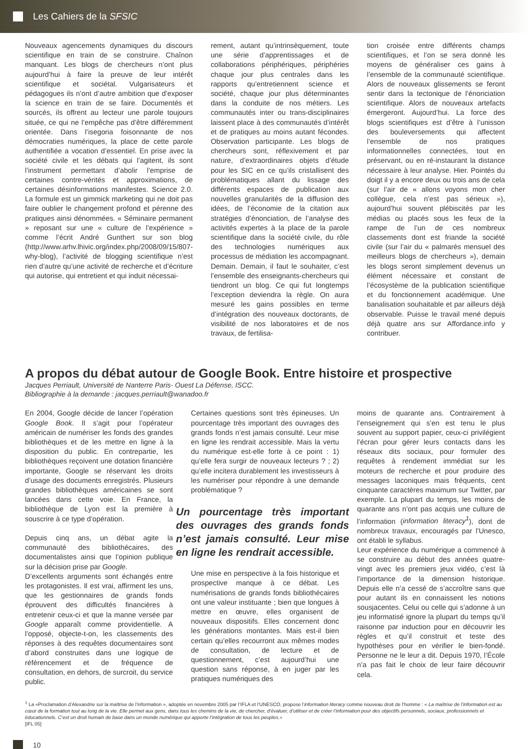Les Cahiers de la SFSIC
Nouveaux agencements dynamiques du discours scientifique en train de se construire. Chaînon manquant. Les blogs de chercheurs n’ont plus aujourd’hui à faire la preuve de leur intérêt scientifique et sociétal. Vulgarisateurs et pédagogues ils n’ont d’autre ambition que d’exposer la science en train de se faire. Documentés et sourcés, ils offrent au lecteur une parole toujours située, ce qui ne l’empêche pas d’être différemment orientée. Dans l’isegoria foisonnante de nos démocraties numériques, la place de cette parole authentifiée a vocation d’essentiel. En prise avec la société civile et les débats qui l’agitent, ils sont l’instrument permettant d’abolir l’emprise de certaines contre-vérités et approximations, de certaines désinformations manifestes. Science 2.0. La formule est un gimmick marketing qui ne doit pas faire oublier le changement profond et pérenne des pratiques ainsi dénommées. « Séminaire permanent » reposant sur une « culture de l’expérience » comme l’écrit André Gunthert sur son blog (http://www.arhv.lhivic.org/index.php/2008/09/15/807-why-blog), l’activité de blogging scientifique n’est rien d’autre qu’une activité de recherche et d’écriture qui autorise, qui entretient et qui induit nécessai-
rement, autant qu’intrinsèquement, toute une série d’apprentissages et de collaborations périphériques, périphéries chaque jour plus centrales dans les rapports qu’entretiennent science et société, chaque jour plus déterminantes dans la conduite de nos métiers. Les communautés inter ou trans-disciplinaires laissent place à des communautés d’intérêt et de pratiques au moins autant fécondes. Observation participante. Les blogs de chercheurs sont, réflexivement et par nature, d’extraordinaires objets d’étude pour les SIC en ce qu’ils cristallisent des problématiques allant du lissage des différents espaces de publication aux nouvelles granularités de la diffusion des idées, de l’économie de la citation aux stratégies d’énonciation, de l’analyse des activités expertes à la place de la parole scientifique dans la société civile, du rôle des technologies numériques aux processus de médiation les accompagnant. Demain. Demain, il faut le souhaiter, c’est l’ensemble des enseignants-chercheurs qui tiendront un blog. Ce qui fut longtemps l’exception deviendra la règle. On aura mesuré les gains possibles en terme d’intégration des nouveaux doctorants, de visibilité de nos laboratoires et de nos travaux, de fertilisa-
tion croisée entre différents champs scientifiques, et l’on se sera donné les moyens de généraliser ces gains à l’ensemble de la communauté scientifique. Alors de nouveaux glissements se feront sentir dans la tectonique de l’énonciation scientifique. Alors de nouveaux artefacts émergeront. Aujourd’hui. La force des blogs scientifiques est d’être à l’unisson des bouleversements qui affectent l’ensemble de nos pratiques informationnelles connectées, tout en préservant, ou en ré-instaurant la distance nécessaire à leur analyse. Hier. Pointés du doigt il y a encore deux ou trois ans de cela (sur l’air de « allons voyons mon cher collègue, cela n’est pas sérieux »), aujourd’hui souvent plébiscités par les médias ou placés sous les feux de la rampe de l’un de ces nombreux classements dont est friande la société civile (sur l’air du « palmarès mensuel des meilleurs blogs de chercheurs »), demain les blogs seront simplement devenus un élément nécessaire et constant de l’écosystème de la publication scientifique et du fonctionnement académique. Une banalisation souhaitable et par ailleurs déjà observable. Puisse le travail mené depuis déjà quatre ans sur Affordance.info y contribuer.
A propos du débat autour de Google Book. Entre histoire et prospective
Jacques Perriault, Université de Nanterre Paris- Ouest La Défense, ISCC.
Bibliographie à la demande : jacques.perriault@wanadoo.fr
En 2004, Google décide de lancer l’opération Google Book. Il s’agit pour l’opérateur américain de numériser les fonds des grandes bibliothèques et de les mettre en ligne à la disposition du public. En contrepartie, les bibliothèques reçoivent une dotation financière importante, Google se réservant les droits d’usage des documents enregistrés. Plusieurs grandes bibliothèques américaines se sont lancées dans cette voie. En France, la bibliothèque de Lyon est la première à souscrire à ce type d’opération.
Depuis cinq ans, un débat agite la communauté des bibliothécaires, des documentalistes ainsi que l’opinion publique sur la décision prise par Google.
D’excellents arguments sont échangés entre les protagonistes. Il est vrai, affirment les uns, que les gestionnaires de grands fonds éprouvent des difficultés financières à entretenir ceux-ci et que la manne versée par Google apparaît comme providentielle. A l’opposé, objecte-t-on, les classements des réponses à des requêtes documentaires sont d’abord construites dans une logique de référencement et de fréquence de consultation, en dehors, de surcroit, du service public.
Certaines questions sont très épineuses. Un pourcentage très important des ouvrages des grands fonds n’est jamais consulté. Leur mise en ligne les rendrait accessible. Mais la vertu du numérique est-elle forte à ce point : 1) qu’elle fera surgir de nouveaux lecteurs ? ; 2) qu’elle incitera durablement les investisseurs à les numériser pour répondre à une demande problématique ?
Un pourcentage très important des ouvrages des grands fonds n’est jamais consulté. Leur mise en ligne les rendrait accessible.
Une mise en perspective à la fois historique et prospective manque à ce débat. Les numérisations de grands fonds bibliothécaires ont une valeur instituante ; bien que longues à mettre en œuvre, elles organisent de nouveaux dispositifs. Elles concernent donc les générations montantes. Mais est-il bien certain qu’elles recourront aux mêmes modes de consultation, de lecture et de questionnement, c’est aujourd’hui une question sans réponse, à en juger par les pratiques numériques des
moins de quarante ans. Contrairement à l’enseignement qui s’en est tenu le plus souvent au support papier, ceux-ci privilégient l’écran pour gérer leurs contacts dans les réseaux dits sociaux, pour formuler des requêtes à rendement immédiat sur les moteurs de recherche et pour produire des messages laconiques mais fréquents, cent cinquante caractères maximum sur Twitter, par exemple. La plupart du temps, les moins de quarante ans n’ont pas acquis une culture de l’information (information literacy<sup>1</sup>), dont de nombreux travaux, encouragés par l’Unesco, ont établi le syllabus.
Leur expérience du numérique a commencé à se construire au début des années quatre-vingt avec les premiers jeux vidéo, c’est là l’importance de la dimension historique. Depuis elle n’a cessé de s’accroître sans que pour autant ils en connaissent les notions sousjacentes. Celui ou celle qui s’adonne à un jeu informatisé ignore la plupart du temps qu’il raisonne par induction pour en découvrir les règles et qu’il construit et teste des hypothèses pour en vérifier le bien-fondé. Personne ne le leur a dit. Depuis 1970, l’École n’a pas fait le choix de leur faire découvrir cela.
<sup>1</sup> La «Proclamation d’Alexandrie sur la maîtrise de l’information », adoptée en novembre 2005 par l’IFLA et l’UNESCO, propose l’information literacy comme nouveau droit de l’homme : « La maîtrise de l’information est au cœur de la formation tout au long de la vie. Elle permet aux gens, dans tous les chemins de la vie, de chercher, d’évaluer, d’utiliser et de créer l’information pour des objectifs personnels, sociaux, professionnels et éducationnels. C’est un droit humain de base dans un monde numérique qui apporte l’intégration de tous les peuples.»
[IFL 05]
10